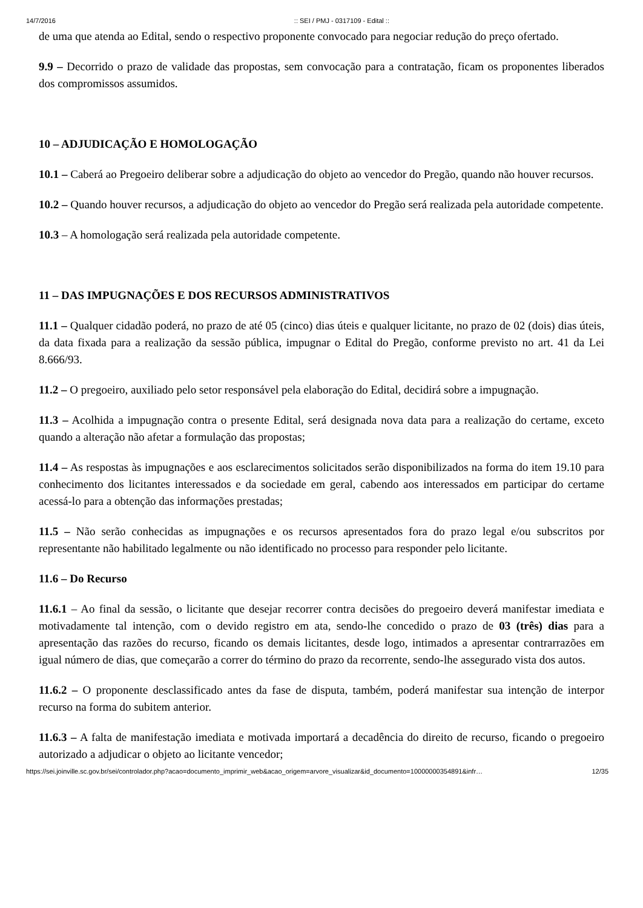14/7/2016:: SEI / PMJ - 0317109 - Edital ::
de uma que atenda ao Edital, sendo o respectivo proponente convocado para negociar redução do preço ofertado.
9.9 – Decorrido o prazo de validade das propostas, sem convocação para a contratação, ficam os proponentes liberados dos compromissos assumidos.
10 – ADJUDICAÇÃO E HOMOLOGAÇÃO
10.1 – Caberá ao Pregoeiro deliberar sobre a adjudicação do objeto ao vencedor do Pregão, quando não houver recursos.
10.2 – Quando houver recursos, a adjudicação do objeto ao vencedor do Pregão será realizada pela autoridade competente.
10.3 – A homologação será realizada pela autoridade competente.
11 – DAS IMPUGNAÇÕES E DOS RECURSOS ADMINISTRATIVOS
11.1 – Qualquer cidadão poderá, no prazo de até 05 (cinco) dias úteis e qualquer licitante, no prazo de 02 (dois) dias úteis, da data fixada para a realização da sessão pública, impugnar o Edital do Pregão, conforme previsto no art. 41 da Lei 8.666/93.
11.2 – O pregoeiro, auxiliado pelo setor responsável pela elaboração do Edital, decidirá sobre a impugnação.
11.3 – Acolhida a impugnação contra o presente Edital, será designada nova data para a realização do certame, exceto quando a alteração não afetar a formulação das propostas;
11.4 – As respostas às impugnações e aos esclarecimentos solicitados serão disponibilizados na forma do item 19.10 para conhecimento dos licitantes interessados e da sociedade em geral, cabendo aos interessados em participar do certame acessá-lo para a obtenção das informações prestadas;
11.5 – Não serão conhecidas as impugnações e os recursos apresentados fora do prazo legal e/ou subscritos por representante não habilitado legalmente ou não identificado no processo para responder pelo licitante.
11.6 – Do Recurso
11.6.1 – Ao final da sessão, o licitante que desejar recorrer contra decisões do pregoeiro deverá manifestar imediata e motivadamente tal intenção, com o devido registro em ata, sendo-lhe concedido o prazo de 03 (três) dias para a apresentação das razões do recurso, ficando os demais licitantes, desde logo, intimados a apresentar contrarrazões em igual número de dias, que começarão a correr do término do prazo da recorrente, sendo-lhe assegurado vista dos autos.
11.6.2 – O proponente desclassificado antes da fase de disputa, também, poderá manifestar sua intenção de interpor recurso na forma do subitem anterior.
11.6.3 – A falta de manifestação imediata e motivada importará a decadência do direito de recurso, ficando o pregoeiro autorizado a adjudicar o objeto ao licitante vencedor;
https://sei.joinville.sc.gov.br/sei/controlador.php?acao=documento_imprimir_web&acao_origem=arvore_visualizar&id_documento=10000000354891&infr… 12/35